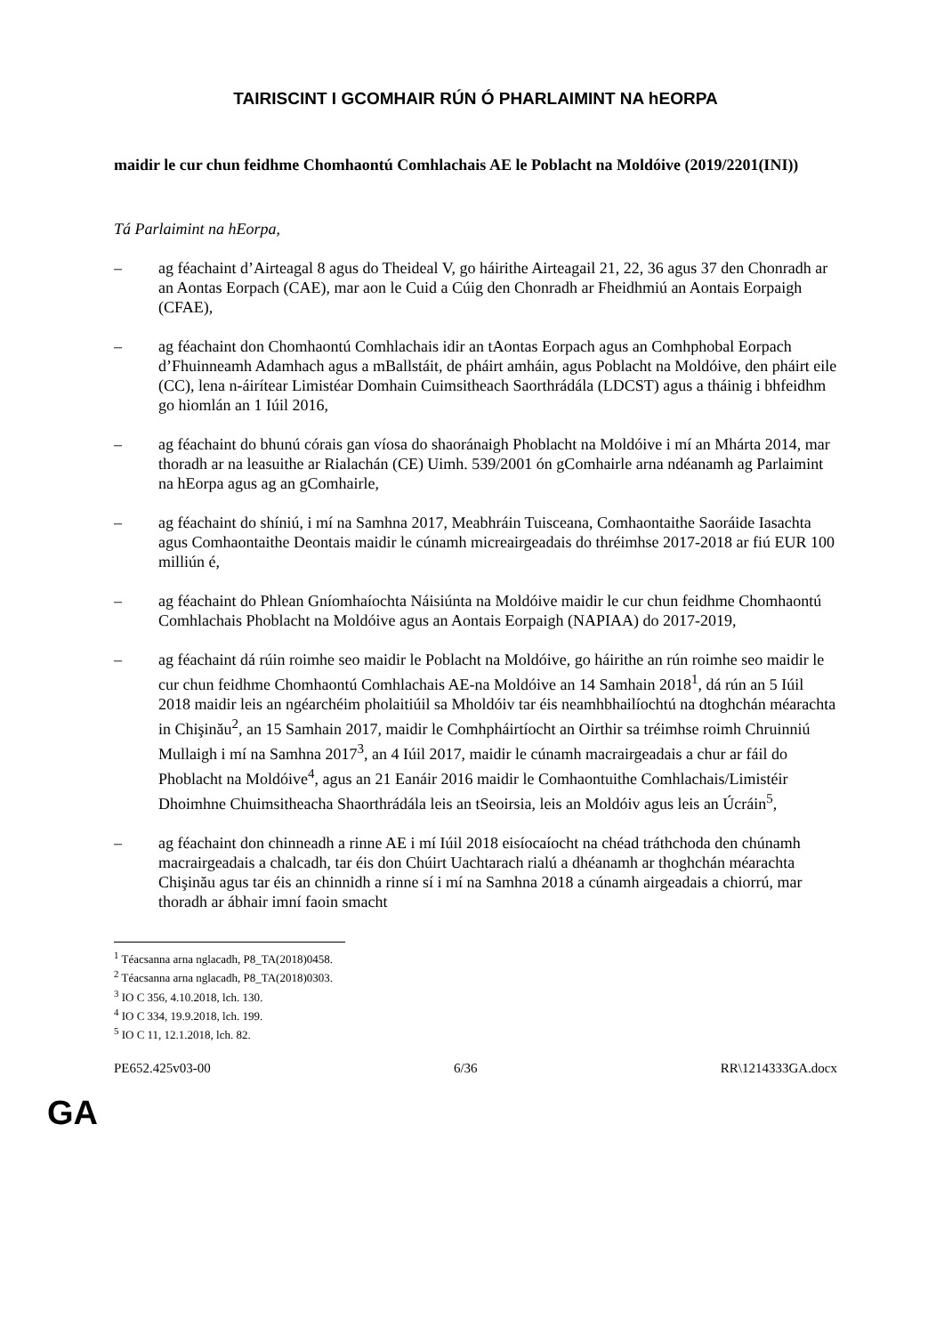TAIRISCINT I GCOMHAIR RÚN Ó PHARLAIMINT NA hEORPA
maidir le cur chun feidhme Chomhaontú Comhlachais AE le Poblacht na Moldóive (2019/2201(INI))
Tá Parlaimint na hEorpa,
– ag féachaint d’Airteagal 8 agus do Theideal V, go háirithe Airteagail 21, 22, 36 agus 37 den Chonradh ar an Aontas Eorpach (CAE), mar aon le Cuid a Cúig den Chonradh ar Fheidhmiú an Aontais Eorpaigh (CFAE),
– ag féachaint don Chomhaontú Comhlachais idir an tAontas Eorpach agus an Comhphobal Eorpach d’Fhuinneamh Adamhach agus a mBallstáit, de pháirt amháin, agus Poblacht na Moldóive, den pháirt eile (CC), lena n-áirítear Limistéar Domhain Cuimsitheach Saorthrádála (LDCST) agus a tháinig i bhfeidhm go hiomlán an 1 Iúil 2016,
– ag féachaint do bhunú córais gan víosa do shaoránaigh Phoblacht na Moldóive i mí an Mhárta 2014, mar thoradh ar na leasuithe ar Rialachán (CE) Uimh. 539/2001 ón gComhairle arna ndéanamh ag Parlaimint na hEorpa agus ag an gComhairle,
– ag féachaint do shíniú, i mí na Samhna 2017, Meabhráin Tuisceana, Comhaontaithe Saoráide Iasachta agus Comhaontaithe Deontais maidir le cúnamh micreairgeadais do thréimhse 2017-2018 ar fiú EUR 100 milliún é,
– ag féachaint do Phlean Gníomhaíochta Náisiúnta na Moldóive maidir le cur chun feidhme Chomhaontú Comhlachais Phoblacht na Moldóive agus an Aontais Eorpaigh (NAPIAA) do 2017-2019,
– ag féachaint dá rúin roimhe seo maidir le Poblacht na Moldóive, go háirithe an rún roimhe seo maidir le cur chun feidhme Chomhaontú Comhlachais AE-na Moldóive an 14 Samhain 2018<sup>1</sup>, dá rún an 5 Iúil 2018 maidir leis an ngéarchéim pholaitiúil sa Mholdóiv tar éis neamhbhailíochtú na dtoghchán méarachta in Chişinău<sup>2</sup>, an 15 Samhain 2017, maidir le Comhpháirtíocht an Oirthir sa tréimhse roimh Chruinniú Mullaigh i mí na Samhna 2017<sup>3</sup>, an 4 Iúil 2017, maidir le cúnamh macrairgeadais a chur ar fáil do Phoblacht na Moldóive<sup>4</sup>, agus an 21 Eanáir 2016 maidir le Comhaontuithe Comhlachais/Limistéir Dhoimhne Chuimsitheacha Shaorthrádála leis an tSeoirsia, leis an Moldóiv agus leis an Úcráin<sup>5</sup>,
– ag féachaint don chinneadh a rinne AE i mí Iúil 2018 eisíocaíocht na chéad tráthchoda den chúnamh macrairgeadais a chalcadh, tar éis don Chúirt Uachtarach rialú a dhéanamh ar thoghchán méarachta Chişinău agus tar éis an chinnidh a rinne sí i mí na Samhna 2018 a cúnamh airgeadais a chiorrú, mar thoradh ar ábhair imní faoin smacht
<sup>1</sup> Téacsanna arna nglacadh, P8_TA(2018)0458.
<sup>2</sup> Téacsanna arna nglacadh, P8_TA(2018)0303.
<sup>3</sup> IO C 356, 4.10.2018, lch. 130.
<sup>4</sup> IO C 334, 19.9.2018, lch. 199.
<sup>5</sup> IO C 11, 12.1.2018, lch. 82.
PE652.425v03-00 6/36 RR\1214333GA.docx
GA